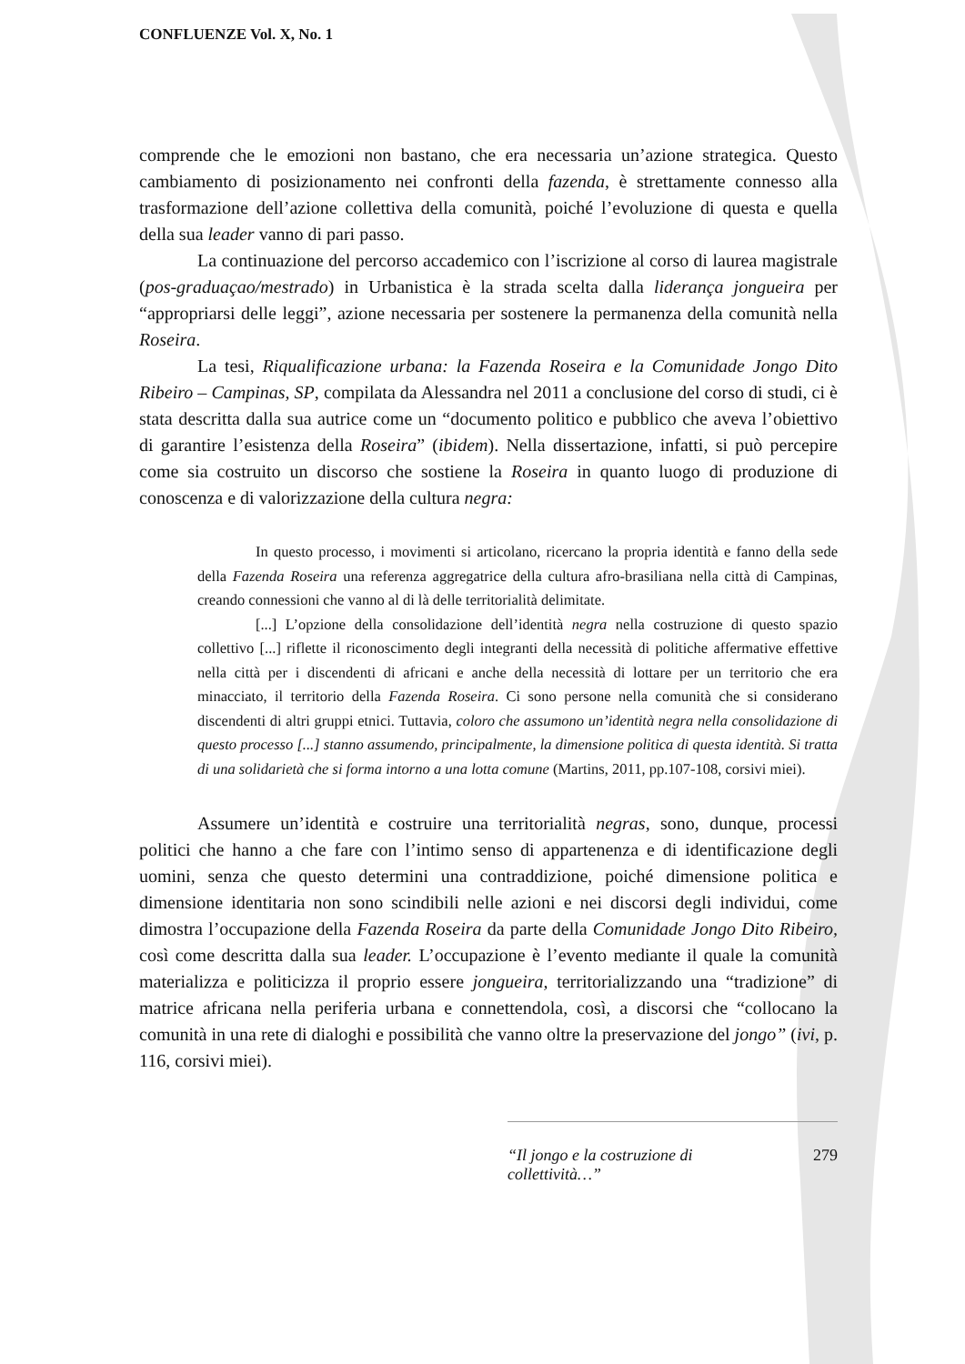CONFLUENZE Vol. X, No. 1
comprende che le emozioni non bastano, che era necessaria un’azione strategica. Questo cambiamento di posizionamento nei confronti della fazenda, è strettamente connesso alla trasformazione dell’azione collettiva della comunità, poiché l’evoluzione di questa e quella della sua leader vanno di pari passo.
La continuazione del percorso accademico con l’iscrizione al corso di laurea magistrale (pos-graduaçao/mestrado) in Urbanistica è la strada scelta dalla liderança jongueira per “appropriarsi delle leggi”, azione necessaria per sostenere la permanenza della comunità nella Roseira.
La tesi, Riqualificazione urbana: la Fazenda Roseira e la Comunidade Jongo Dito Ribeiro – Campinas, SP, compilata da Alessandra nel 2011 a conclusione del corso di studi, ci è stata descritta dalla sua autrice come un “documento politico e pubblico che aveva l’obiettivo di garantire l’esistenza della Roseira” (ibidem). Nella dissertazione, infatti, si può percepire come sia costruito un discorso che sostiene la Roseira in quanto luogo di produzione di conoscenza e di valorizzazione della cultura negra:
In questo processo, i movimenti si articolano, ricercano la propria identità e fanno della sede della Fazenda Roseira una referenza aggregatrice della cultura afro-brasiliana nella città di Campinas, creando connessioni che vanno al di là delle territorialità delimitate.
[...] L’opzione della consolidazione dell’identità negra nella costruzione di questo spazio collettivo [...] riflette il riconoscimento degli integranti della necessità di politiche affermative effettive nella città per i discendenti di africani e anche della necessità di lottare per un territorio che era minacciato, il territorio della Fazenda Roseira. Ci sono persone nella comunità che si considerano discendenti di altri gruppi etnici. Tuttavia, coloro che assumono un’identità negra nella consolidazione di questo processo [...] stanno assumendo, principalmente, la dimensione politica di questa identità. Si tratta di una solidarietà che si forma intorno a una lotta comune (Martins, 2011, pp.107-108, corsivi miei).
Assumere un’identità e costruire una territorialità negras, sono, dunque, processi politici che hanno a che fare con l’intimo senso di appartenenza e di identificazione degli uomini, senza che questo determini una contraddizione, poiché dimensione politica e dimensione identitaria non sono scindibili nelle azioni e nei discorsi degli individui, come dimostra l’occupazione della Fazenda Roseira da parte della Comunidade Jongo Dito Ribeiro, così come descritta dalla sua leader. L’occupazione è l’evento mediante il quale la comunità materializza e politicizza il proprio essere jongueira, territorializzando una “tradizione” di matrice africana nella periferia urbana e connettendola, così, a discorsi che “collocano la comunità in una rete di dialoghi e possibilità che vanno oltre la preservazione del jongo” (ivi, p. 116, corsivi miei).
“Il jongo e la costruzione di collettività…” 279